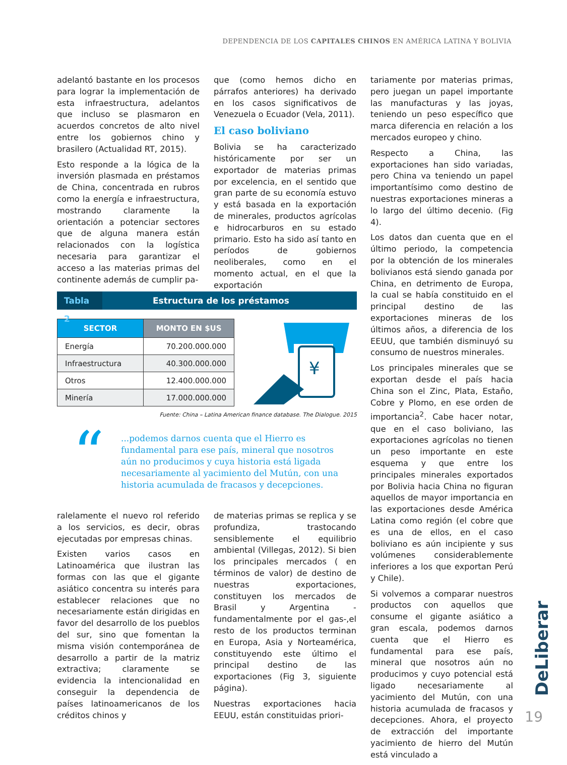DEPENDENCIA DE LOS CAPITALES CHINOS EN AMÉRICA LATINA Y BOLIVIA
adelantó bastante en los procesos para lograr la implementación de esta infraestructura, adelantos que incluso se plasmaron en acuerdos concretos de alto nivel entre los gobiernos chino y brasilero (Actualidad RT, 2015).
Esto responde a la lógica de la inversión plasmada en préstamos de China, concentrada en rubros como la energía e infraestructura, mostrando claramente la orientación a potenciar sectores que de alguna manera están relacionados con la logística necesaria para garantizar el acceso a las materias primas del continente además de cumplir pa-
que (como hemos dicho en párrafos anteriores) ha derivado en los casos significativos de Venezuela o Ecuador (Vela, 2011).
El caso boliviano
Bolivia se ha caracterizado históricamente por ser un exportador de materias primas por excelencia, en el sentido que gran parte de su economía estuvo y está basada en la exportación de minerales, productos agrícolas e hidrocarburos en su estado primario. Esto ha sido así tanto en períodos de gobiernos neoliberales, como en el momento actual, en el que la exportación
Tabla 2 Estructura de los préstamos
| SECTOR | MONTO EN $US |
| --- | --- |
| Energía | 70.200.000.000 |
| Infraestructura | 40.300.000.000 |
| Otros | 12.400.000.000 |
| Minería | 17.000.000.000 |
¥
Fuente: China – Latina American finance database. The Dialogue. 2015
“
...podemos darnos cuenta que el Hierro es fundamental para ese país, mineral que nosotros aún no producimos y cuya historia está ligada necesariamente al yacimiento del Mutún, con una historia acumulada de fracasos y decepciones.
ralelamente el nuevo rol referido a los servicios, es decir, obras ejecutadas por empresas chinas.
Existen varios casos en Latinoamérica que ilustran las formas con las que el gigante asiático concentra su interés para establecer relaciones que no necesariamente están dirigidas en favor del desarrollo de los pueblos del sur, sino que fomentan la misma visión contemporánea de desarrollo a partir de la matriz extractiva; claramente se evidencia la intencionalidad en conseguir la dependencia de países latinoamericanos de los créditos chinos y
de materias primas se replica y se profundiza, trastocando sensiblemente el equilibrio ambiental (Villegas, 2012). Si bien los principales mercados ( en términos de valor) de destino de nuestras exportaciones, constituyen los mercados de Brasil y Argentina -fundamentalmente por el gas-,el resto de los productos terminan en Europa, Asia y Norteamérica, constituyendo este último el principal destino de las exportaciones (Fig 3, siguiente página).
Nuestras exportaciones hacia EEUU, están constituidas priori-
tariamente por materias primas, pero juegan un papel importante las manufacturas y las joyas, teniendo un peso específico que marca diferencia en relación a los mercados europeo y chino.
Respecto a China, las exportaciones han sido variadas, pero China va teniendo un papel importantísimo como destino de nuestras exportaciones mineras a lo largo del último decenio. (Fig 4).
Los datos dan cuenta que en el último periodo, la competencia por la obtención de los minerales bolivianos está siendo ganada por China, en detrimento de Europa, la cual se había constituido en el principal destino de las exportaciones mineras de los últimos años, a diferencia de los EEUU, que también disminuyó su consumo de nuestros minerales.
Los principales minerales que se exportan desde el país hacia China son el Zinc, Plata, Estaño, Cobre y Plomo, en ese orden de importancia<sup>2</sup>. Cabe hacer notar, que en el caso boliviano, las exportaciones agrícolas no tienen un peso importante en este esquema y que entre los principales minerales exportados por Bolivia hacia China no figuran aquellos de mayor importancia en las exportaciones desde América Latina como región (el cobre que es una de ellos, en el caso boliviano es aún incipiente y sus volúmenes considerablemente inferiores a los que exportan Perú y Chile).
Si volvemos a comparar nuestros productos con aquellos que consume el gigante asiático a gran escala, podemos darnos cuenta que el Hierro es fundamental para ese país, mineral que nosotros aún no producimos y cuyo potencial está ligado necesariamente al yacimiento del Mutún, con una historia acumulada de fracasos y decepciones. Ahora, el proyecto de extracción del importante yacimiento de hierro del Mutún está vinculado a
DeLiberar
19